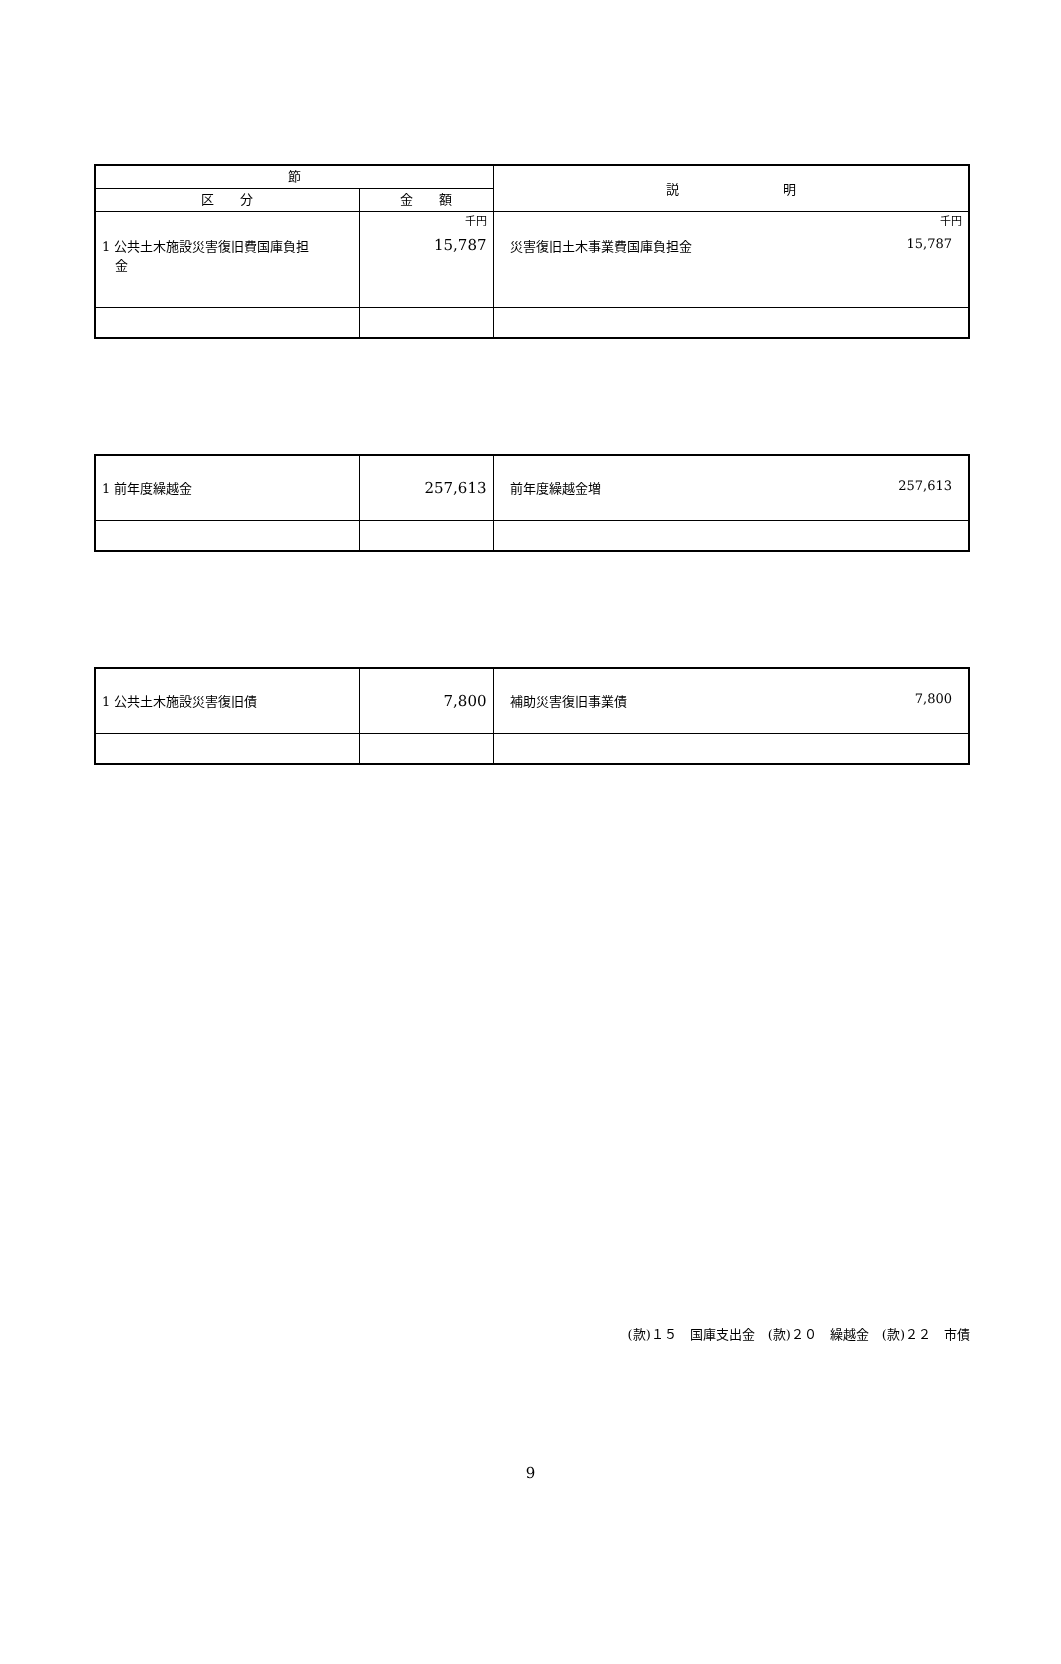| 節 | | 説 明 |
| --- | --- | --- |
| 区 分 | 金 額 | |
| 1 公共土木施設災害復旧費国庫負担 金 | 千円 15,787 | 千円 災害復旧土木事業費国庫負担金 15,787 |
| 1 前年度繰越金 | 257,613 | 前年度繰越金増 257,613 |
| 1 公共土木施設災害復旧債 | 7,800 | 補助災害復旧事業債 7,800 |
(款)１５　国庫支出金　(款)２０　繰越金　(款)２２　市債
9